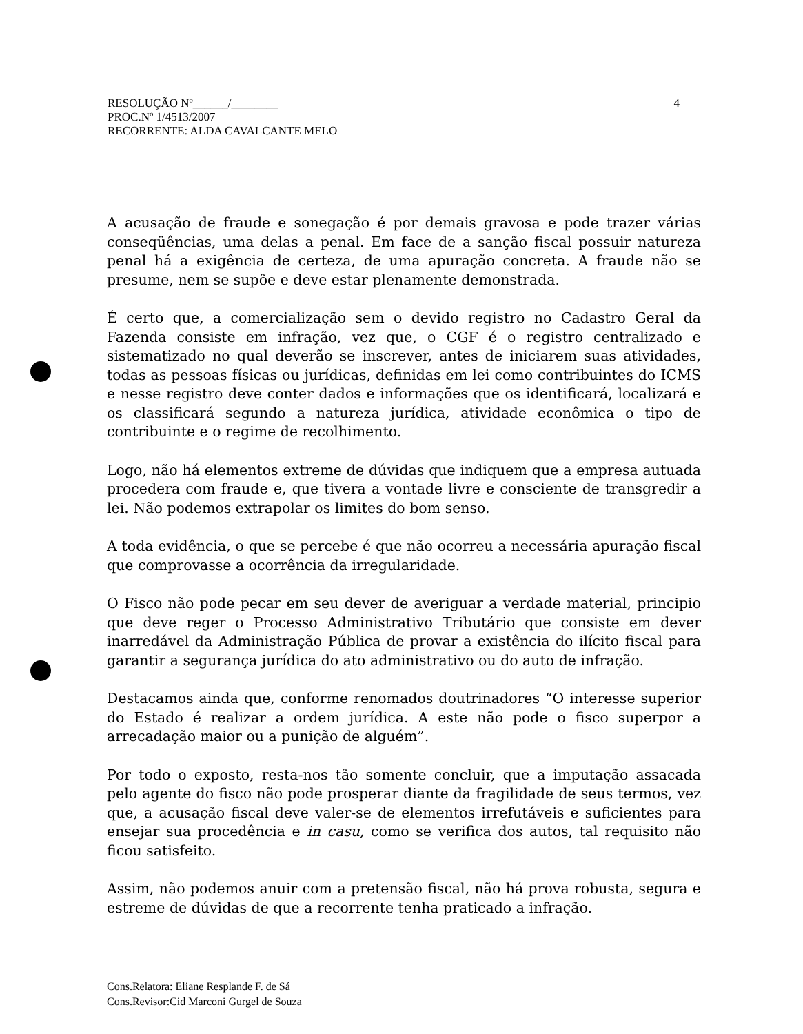4 RESOLUÇÃO Nº______/________
PROC.Nº 1/4513/2007
RECORRENTE: ALDA CAVALCANTE MELO
A acusação de fraude e sonegação é por demais gravosa e pode trazer várias conseqüências, uma delas a penal. Em face de a sanção fiscal possuir natureza penal há a exigência de certeza, de uma apuração concreta. A fraude não se presume, nem se supõe e deve estar plenamente demonstrada.
É certo que, a comercialização sem o devido registro no Cadastro Geral da Fazenda consiste em infração, vez que, o CGF é o registro centralizado e sistematizado no qual deverão se inscrever, antes de iniciarem suas atividades, todas as pessoas físicas ou jurídicas, definidas em lei como contribuintes do ICMS e nesse registro deve conter dados e informações que os identificará, localizará e os classificará segundo a natureza jurídica, atividade econômica o tipo de contribuinte e o regime de recolhimento.
Logo, não há elementos extreme de dúvidas que indiquem que a empresa autuada procedera com fraude e, que tivera a vontade livre e consciente de transgredir a lei. Não podemos extrapolar os limites do bom senso.
A toda evidência, o que se percebe é que não ocorreu a necessária apuração fiscal que comprovasse a ocorrência da irregularidade.
O Fisco não pode pecar em seu dever de averiguar a verdade material, principio que deve reger o Processo Administrativo Tributário que consiste em dever inarredável da Administração Pública de provar a existência do ilícito fiscal para garantir a segurança jurídica do ato administrativo ou do auto de infração.
Destacamos ainda que, conforme renomados doutrinadores “O interesse superior do Estado é realizar a ordem jurídica. A este não pode o fisco superpor a arrecadação maior ou a punição de alguém”.
Por todo o exposto, resta-nos tão somente concluir, que a imputação assacada pelo agente do fisco não pode prosperar diante da fragilidade de seus termos, vez que, a acusação fiscal deve valer-se de elementos irrefutáveis e suficientes para ensejar sua procedência e in casu, como se verifica dos autos, tal requisito não ficou satisfeito.
Assim, não podemos anuir com a pretensão fiscal, não há prova robusta, segura e estreme de dúvidas de que a recorrente tenha praticado a infração.
Cons.Relatora: Eliane Resplande F. de Sá
Cons.Revisor:Cid Marconi Gurgel de Souza